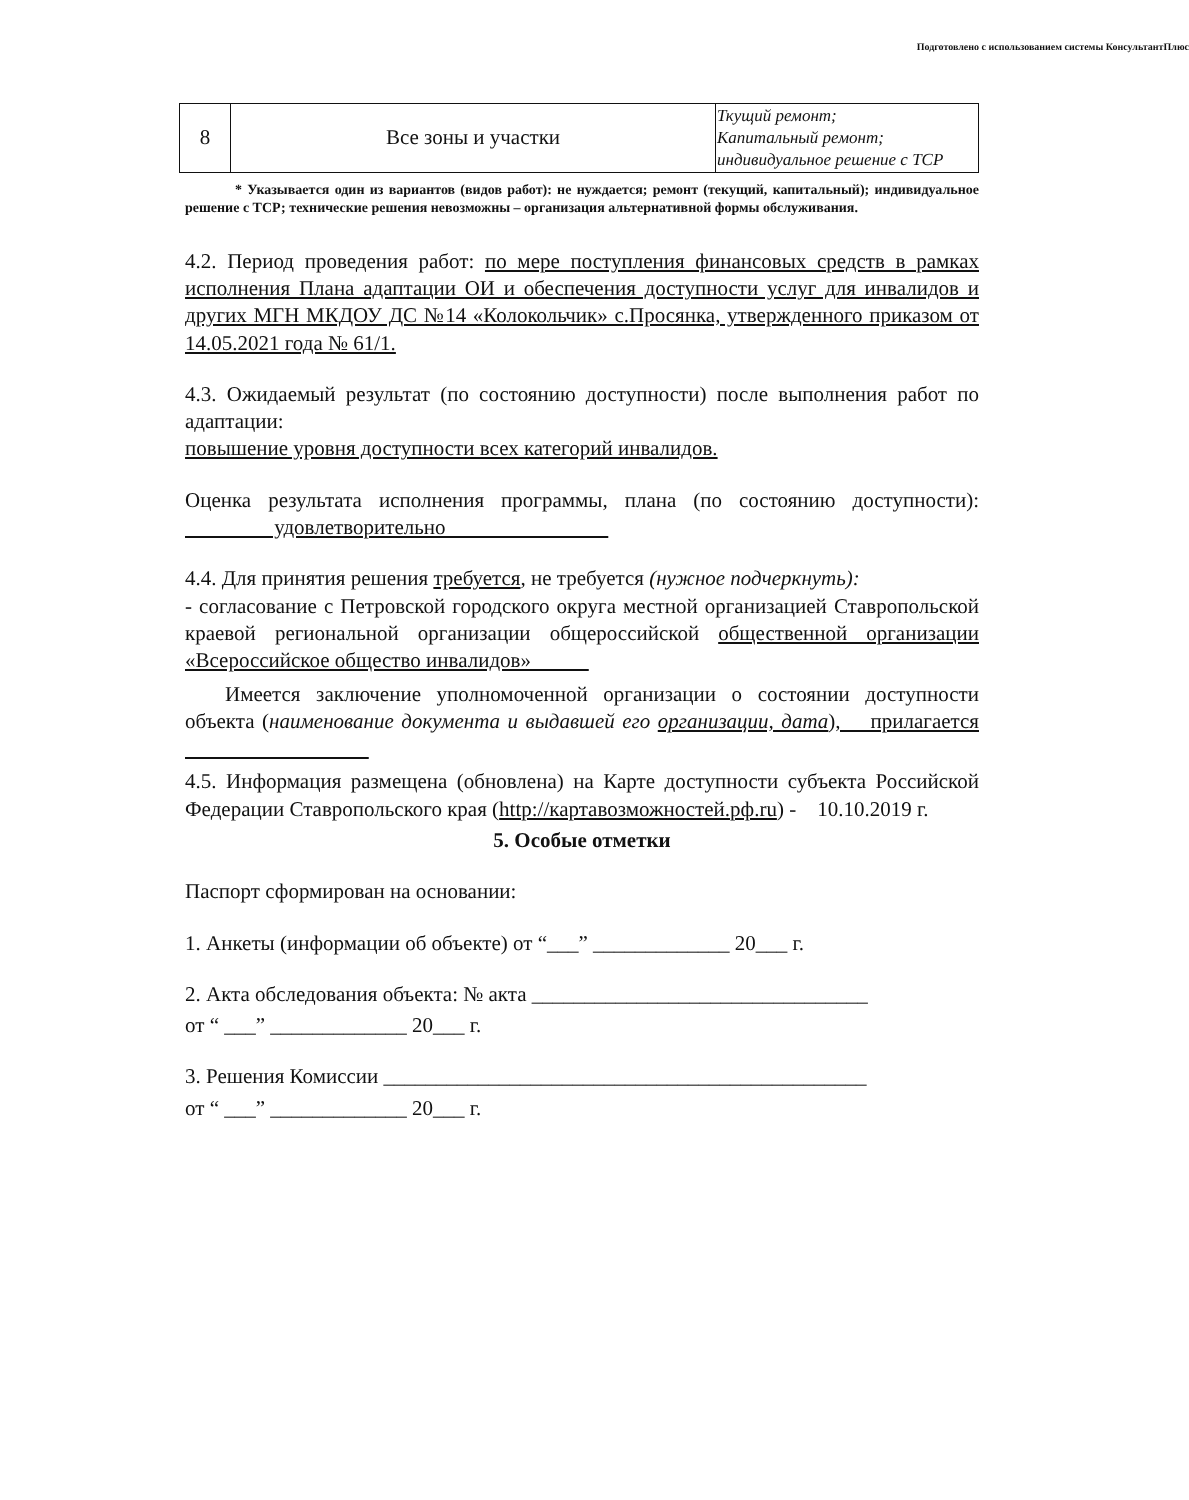Подготовлено с использованием системы КонсультантПлюс
| 8 | Все зоны и участки | Ткущий ремонт; Капитальный ремонт; индивидуальное решение с ТСР |
* Указывается один из вариантов (видов работ): не нуждается; ремонт (текущий, капитальный); индивидуальное решение с ТСР; технические решения невозможны – организация альтернативной формы обслуживания.
4.2. Период проведения работ: по мере поступления финансовых средств в рамках исполнения Плана адаптации ОИ и обеспечения доступности услуг для инвалидов и других МГН МКДОУ ДС №14 «Колокольчик» с.Просянка, утвержденного приказом от 14.05.2021 года № 61/1.
4.3. Ожидаемый результат (по состоянию доступности) после выполнения работ по адаптации:
повышение уровня доступности всех категорий инвалидов.
Оценка результата исполнения программы, плана (по состоянию доступности): удовлетворительно
4.4. Для принятия решения требуется, не требуется (нужное подчеркнуть):
- согласование с Петровской городского округа местной организацией Ставропольской краевой региональной организации общероссийской общественной организации «Всероссийское общество инвалидов»
Имеется заключение уполномоченной организации о состоянии доступности объекта (наименование документа и выдавшей его организации, дата), прилагается
4.5. Информация размещена (обновлена) на Карте доступности субъекта Российской Федерации Ставропольского края (http://картавозможностей.рф.ru) - 10.10.2019 г.
5. Особые отметки
Паспорт сформирован на основании:
1. Анкеты (информации об объекте) от “___” _____________ 20___ г.
2. Акта обследования объекта: № акта ________________________________
от “ ___” _____________ 20___ г.
3. Решения Комиссии ______________________________________________
от “ ___” _____________ 20___ г.